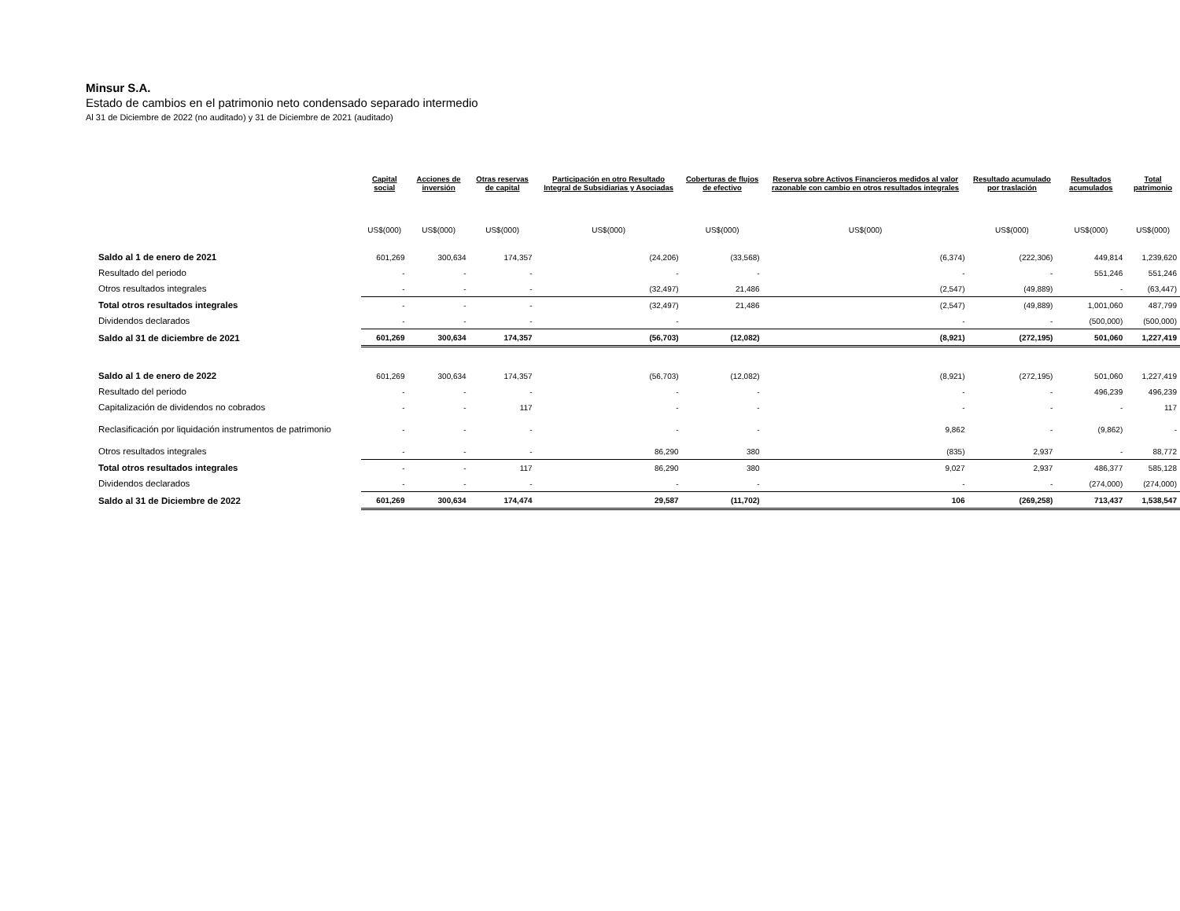Minsur S.A.
Estado de cambios en el patrimonio neto condensado separado intermedio
Al 31 de Diciembre de 2022 (no auditado) y 31 de Diciembre de 2021 (auditado)
| | Capital social | Acciones de inversión | Otras reservas de capital | Participación en otro Resultado Integral de Subsidiarias y Asociadas | Coberturas de flujos de efectivo | Reserva sobre Activos Financieros medidos al valor razonable con cambio en otros resultados integrales | Resultado acumulado por traslación | Resultados acumulados | Total patrimonio |
| --- | --- | --- | --- | --- | --- | --- | --- | --- | --- |
| | US$(000) | US$(000) | US$(000) | US$(000) | US$(000) | US$(000) | US$(000) | US$(000) | US$(000) |
| Saldo al 1 de enero de 2021 | 601,269 | 300,634 | 174,357 | (24,206) | (33,568) | (6,374) | (222,306) | 449,814 | 1,239,620 |
| Resultado del periodo | - | - | - | - | - | - | - | 551,246 | 551,246 |
| Otros resultados integrales | - | - | - | (32,497) | 21,486 | (2,547) | (49,889) | - | (63,447) |
| Total otros resultados integrales | - | - | - | (32,497) | 21,486 | (2,547) | (49,889) | 1,001,060 | 487,799 |
| Dividendos declarados | - | - | - | - | | - | - | (500,000) | (500,000) |
| Saldo al 31 de diciembre de 2021 | 601,269 | 300,634 | 174,357 | (56,703) | (12,082) | (8,921) | (272,195) | 501,060 | 1,227,419 |
| Saldo al 1 de enero de 2022 | 601,269 | 300,634 | 174,357 | (56,703) | (12,082) | (8,921) | (272,195) | 501,060 | 1,227,419 |
| Resultado del periodo | - | - | - | - | - | - | - | 496,239 | 496,239 |
| Capitalización de dividendos no cobrados | - | - | 117 | - | - | - | - | - | 117 |
| Reclasificación por liquidación instrumentos de patrimonio | - | - | - | - | - | 9,862 | - | (9,862) | - |
| Otros resultados integrales | - | - | - | 86,290 | 380 | (835) | 2,937 | - | 88,772 |
| Total otros resultados integrales | - | - | 117 | 86,290 | 380 | 9,027 | 2,937 | 486,377 | 585,128 |
| Dividendos declarados | - | - | - | - | - | - | - | (274,000) | (274,000) |
| Saldo al 31 de Diciembre de 2022 | 601,269 | 300,634 | 174,474 | 29,587 | (11,702) | 106 | (269,258) | 713,437 | 1,538,547 |